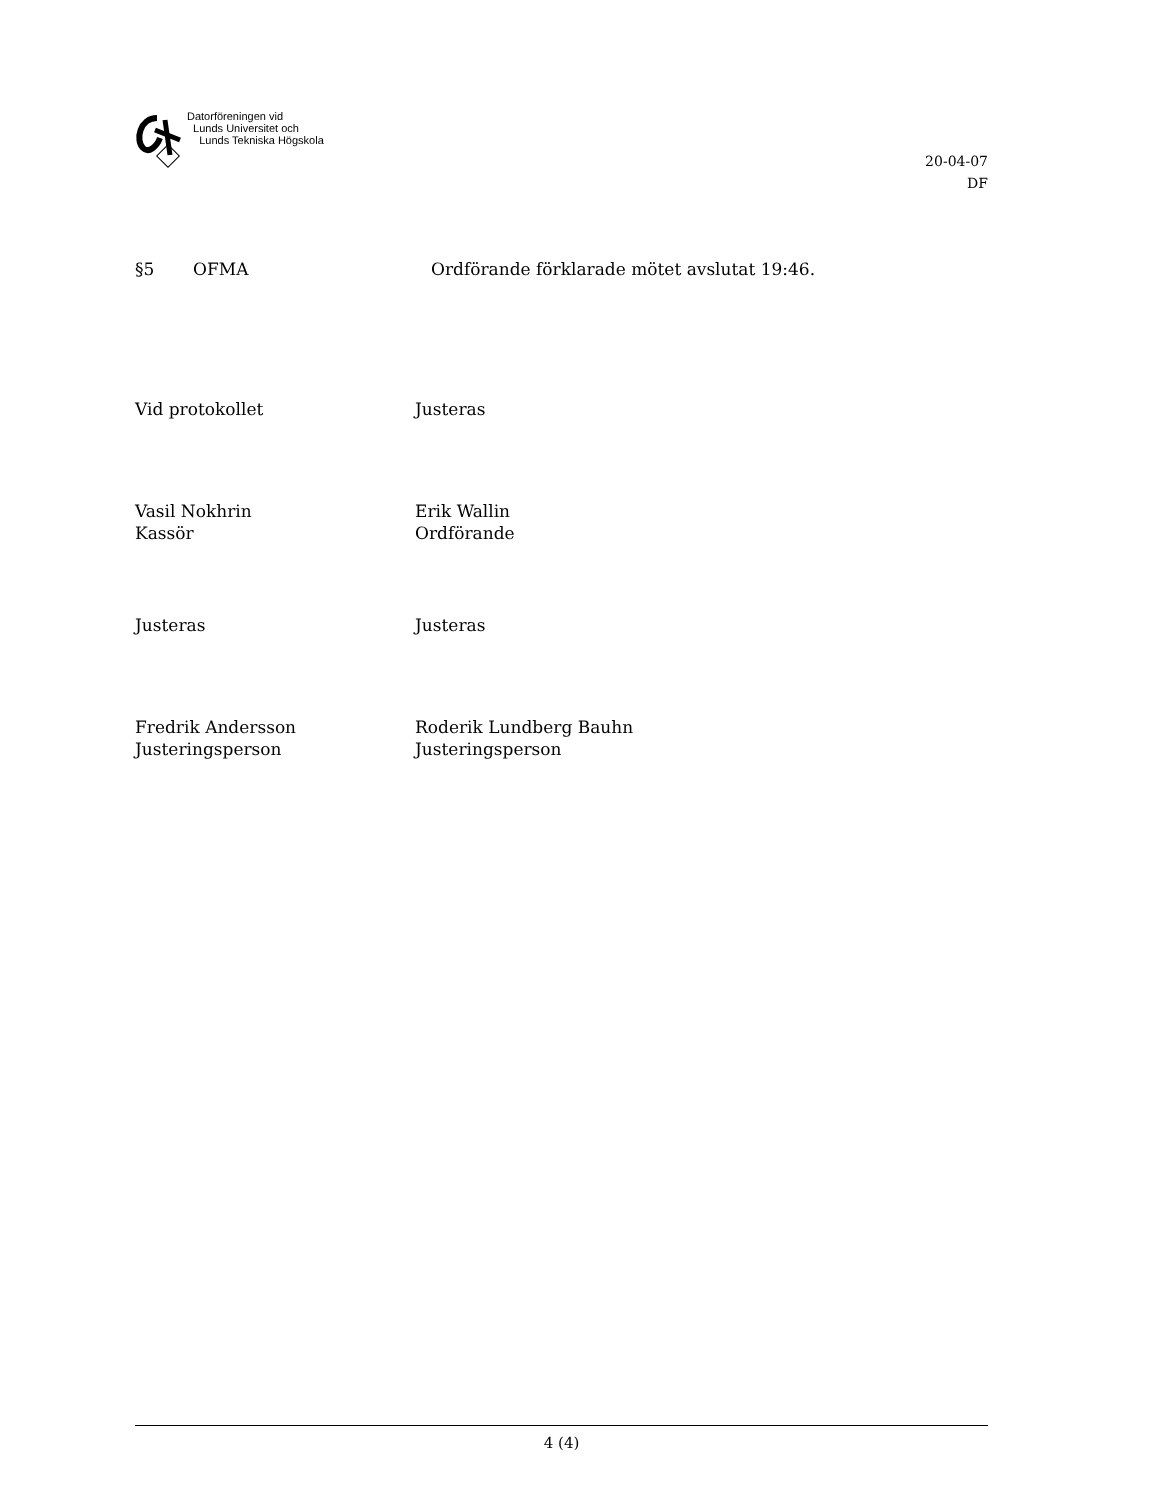Datorföreningen vid
Lunds Universitet och
Lunds Tekniska Högskola
20-04-07
DF
§5 OFMA Ordförande förklarade mötet avslutat 19:46.
Vid protokollet Justeras
Vasil Nokhrin
Kassör
Erik Wallin
Ordförande
Justeras Justeras
Fredrik Andersson
Justeringsperson
Roderik Lundberg Bauhn
Justeringsperson
4 (4)